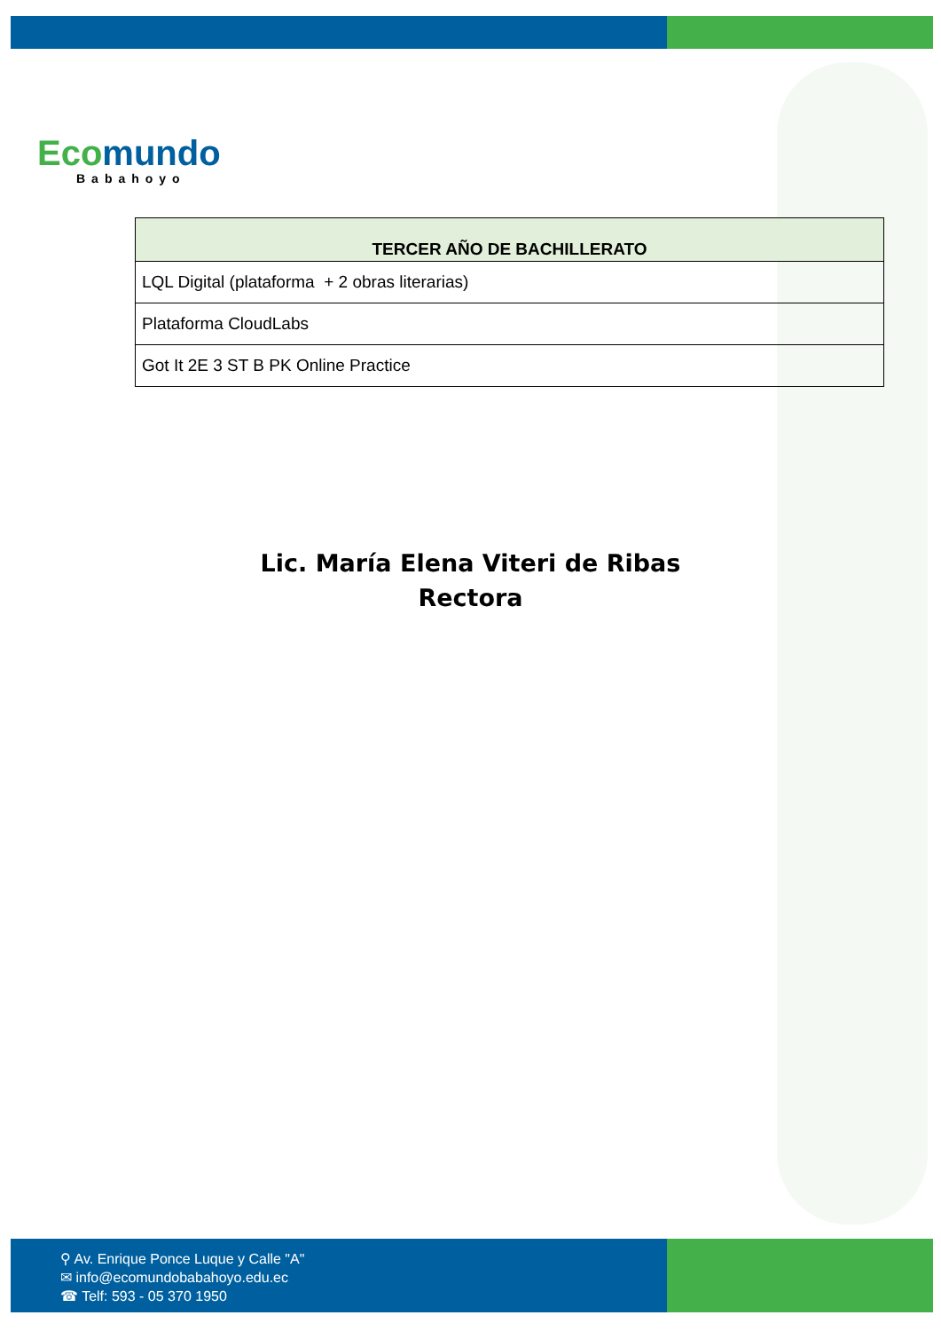Eco mundo
Babahoyo
| TERCER AÑO DE BACHILLERATO |
| --- |
| LQL Digital (plataforma + 2 obras literarias) |
| Plataforma CloudLabs |
| Got It 2E 3 ST B PK Online Practice |
Lic. María Elena Viteri de Ribas
Rectora
⚲ Av. Enrique Ponce Luque y Calle "A"
✉ info@ecomundobabahoyo.edu.ec
☎ Telf: 593 - 05 370 1950